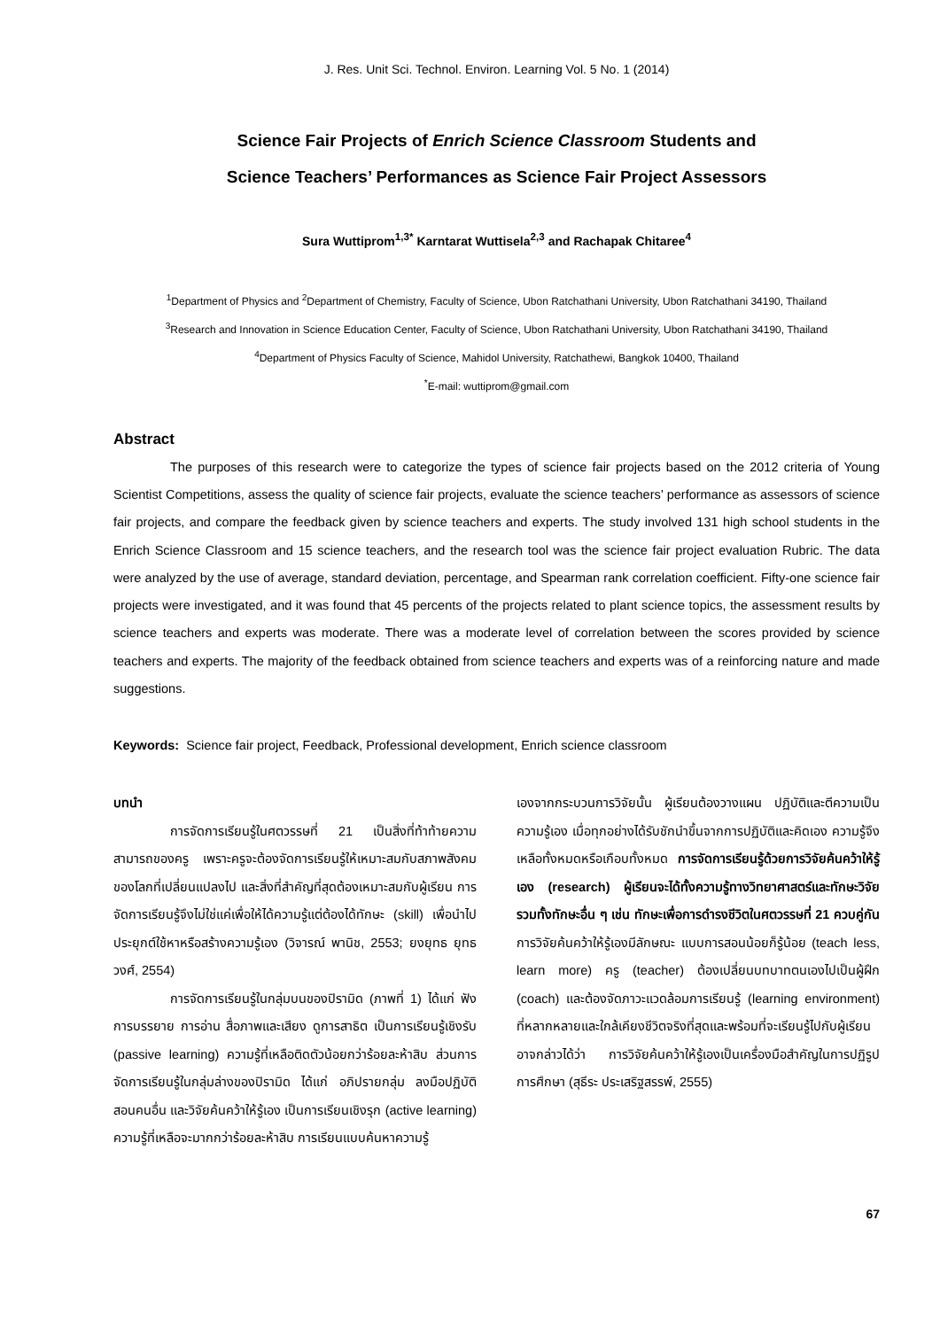J. Res. Unit Sci. Technol. Environ. Learning Vol. 5 No. 1 (2014)
Science Fair Projects of Enrich Science Classroom Students and
Science Teachers’ Performances as Science Fair Project Assessors
Sura Wuttiprom<sup>1,3*</sup> Karntarat Wuttisela<sup>2,3</sup> and Rachapak Chitaree<sup>4</sup>
<sup>1</sup> Department of Physics and <sup>2</sup>Department of Chemistry, Faculty of Science, Ubon Ratchathani University, Ubon Ratchathani 34190, Thailand
<sup>3</sup> Research and Innovation in Science Education Center, Faculty of Science, Ubon Ratchathani University, Ubon Ratchathani 34190, Thailand
<sup>4</sup> Department of Physics Faculty of Science, Mahidol University, Ratchathewi, Bangkok 10400, Thailand
<sup>*</sup> E-mail: wuttiprom@gmail.com
Abstract
The purposes of this research were to categorize the types of science fair projects based on the 2012 criteria of Young Scientist Competitions, assess the quality of science fair projects, evaluate the science teachers’ performance as assessors of science fair projects, and compare the feedback given by science teachers and experts. The study involved 131 high school students in the Enrich Science Classroom and 15 science teachers, and the research tool was the science fair project evaluation Rubric. The data were analyzed by the use of average, standard deviation, percentage, and Spearman rank correlation coefficient. Fifty-one science fair projects were investigated, and it was found that 45 percents of the projects related to plant science topics, the assessment results by science teachers and experts was moderate. There was a moderate level of correlation between the scores provided by science teachers and experts. The majority of the feedback obtained from science teachers and experts was of a reinforcing nature and made suggestions.
Keywords: Science fair project, Feedback, Professional development, Enrich science classroom
บทนำ
การจัดการเรียนรู้ในศตวรรษที่ 21 เป็นสิ่งที่ท้าท้ายความสามารถของครู เพราะครูจะต้องจัดการเรียนรู้ให้เหมาะสมกับสภาพสังคมของโลกที่เปลี่ยนแปลงไป และสิ่งที่สำคัญที่สุดต้องเหมาะสมกับผู้เรียน การจัดการเรียนรู้จึงไม่ใช่แค่เพื่อให้ได้ความรู้แต่ต้องได้ทักษะ (skill) เพื่อนำไปประยุกต์ใช้หาหรือสร้างความรู้เอง (วิจารณ์ พานิช, 2553; ยงยุทธ ยุทธวงศ์, 2554)
การจัดการเรียนรู้ในกลุ่มบนของปิรามิด (ภาพที่ 1) ได้แก่ ฟังการบรรยาย การอ่าน สื่อภาพและเสียง ดูการสาธิต เป็นการเรียนรู้เชิงรับ (passive learning) ความรู้ที่เหลือติดตัวน้อยกว่าร้อยละห้าสิบ ส่วนการจัดการเรียนรู้ในกลุ่มล่างของปิรามิด ได้แก่ อภิปรายกลุ่ม ลงมือปฏิบัติ สอนคนอื่น และวิจัยค้นคว้าให้รู้เอง เป็นการเรียนเชิงรุก (active learning) ความรู้ที่เหลือจะมากกว่าร้อยละห้าสิบ การเรียนแบบค้นหาความรู้
เองจากกระบวนการวิจัยนั้น ผู้เรียนต้องวางแผน ปฏิบัติและตีความเป็นความรู้เอง เมื่อทุกอย่างได้รับชักนำขึ้นจากการปฏิบัติและคิดเอง ความรู้จึงเหลือทั้งหมดหรือเกือบทั้งหมด การจัดการเรียนรู้ด้วยการวิจัยค้นคว้าให้รู้เอง (research) ผู้เรียนจะได้ทั้งความรู้ทางวิทยาศาสตร์และทักษะวิจัย รวมทั้งทักษะอื่น ๆ เช่น ทักษะเพื่อการดำรงชีวิตในศตวรรษที่ 21 ควบคู่กัน การวิจัยค้นคว้าให้รู้เองมีลักษณะ แบบการสอนน้อยก็รู้น้อย (teach less, learn more) ครู (teacher) ต้องเปลี่ยนบทบาทตนเองไปเป็นผู้ฝึก (coach) และต้องจัดภาวะแวดล้อมการเรียนรู้ (learning environment) ที่หลากหลายและใกล้เคียงชีวิตจริงที่สุดและพร้อมที่จะเรียนรู้ไปกับผู้เรียน อาจกล่าวได้ว่า การวิจัยค้นคว้าให้รู้เองเป็นเครื่องมือสำคัญในการปฏิรูปการศึกษา (สุธีระ ประเสริฐสรรพ์, 2555)
67